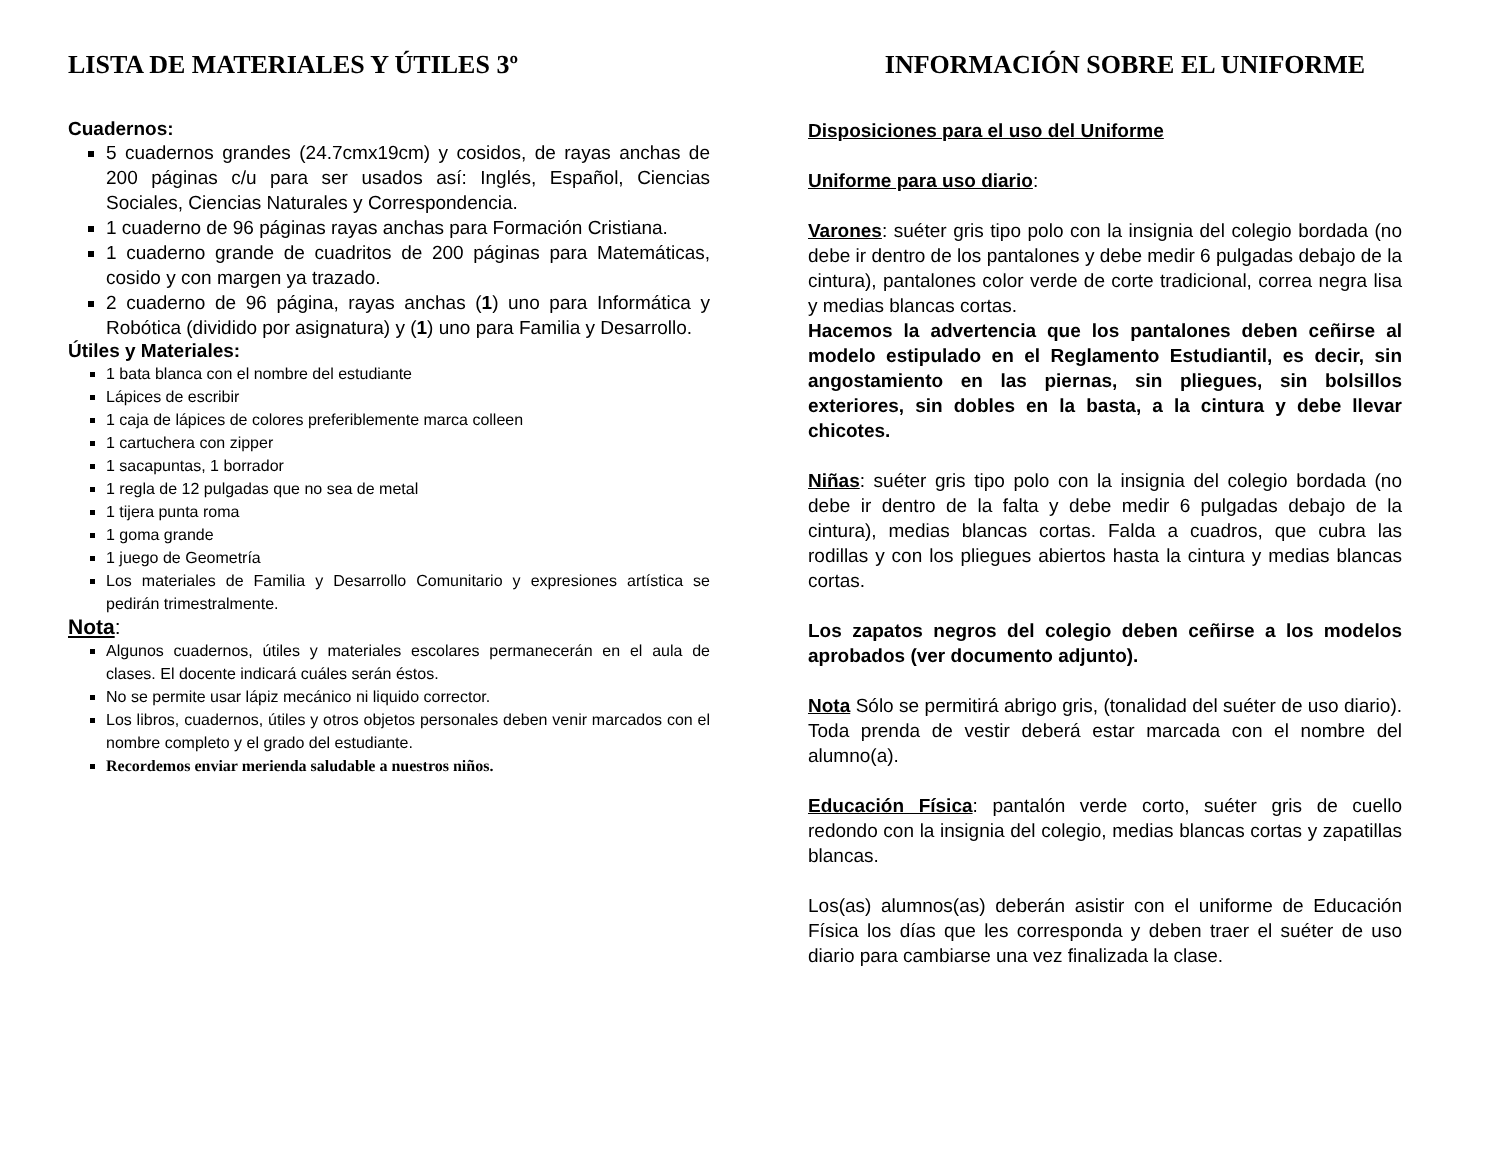LISTA DE MATERIALES Y ÚTILES 3º
Cuadernos:
5 cuadernos grandes (24.7cmx19cm) y cosidos, de rayas anchas de 200 páginas c/u para ser usados así: Inglés, Español, Ciencias Sociales, Ciencias Naturales y Correspondencia.
1 cuaderno de 96 páginas rayas anchas para Formación Cristiana.
1 cuaderno grande de cuadritos de 200 páginas para Matemáticas, cosido y con margen ya trazado.
2 cuaderno de 96 página, rayas anchas (1) uno para Informática y Robótica (dividido por asignatura) y (1) uno para Familia y Desarrollo.
Útiles y Materiales:
1 bata blanca con el nombre del estudiante
Lápices de escribir
1 caja de lápices de colores preferiblemente marca colleen
1 cartuchera con zipper
1 sacapuntas, 1 borrador
1 regla de 12 pulgadas que no sea de metal
1 tijera punta roma
1 goma grande
1 juego de Geometría
Los materiales de Familia y Desarrollo Comunitario y expresiones artística se pedirán trimestralmente.
Nota:
Algunos cuadernos, útiles y materiales escolares permanecerán en el aula de clases. El docente indicará cuáles serán éstos.
No se permite usar lápiz mecánico ni liquido corrector.
Los libros, cuadernos, útiles y otros objetos personales deben venir marcados con el nombre completo y el grado del estudiante.
Recordemos enviar merienda saludable a nuestros niños.
INFORMACIÓN SOBRE EL UNIFORME
Disposiciones para el uso del Uniforme
Uniforme para uso diario:
Varones: suéter gris tipo polo con la insignia del colegio bordada (no debe ir dentro de los pantalones y debe medir 6 pulgadas debajo de la cintura), pantalones color verde de corte tradicional, correa negra lisa y medias blancas cortas.
Hacemos la advertencia que los pantalones deben ceñirse al modelo estipulado en el Reglamento Estudiantil, es decir, sin angostamiento en las piernas, sin pliegues, sin bolsillos exteriores, sin dobles en la basta, a la cintura y debe llevar chicotes.
Niñas: suéter gris tipo polo con la insignia del colegio bordada (no debe ir dentro de la falta y debe medir 6 pulgadas debajo de la cintura), medias blancas cortas. Falda a cuadros, que cubra las rodillas y con los pliegues abiertos hasta la cintura y medias blancas cortas.
Los zapatos negros del colegio deben ceñirse a los modelos aprobados (ver documento adjunto).
Nota Sólo se permitirá abrigo gris, (tonalidad del suéter de uso diario). Toda prenda de vestir deberá estar marcada con el nombre del alumno(a).
Educación Física: pantalón verde corto, suéter gris de cuello redondo con la insignia del colegio, medias blancas cortas y zapatillas blancas.
Los(as) alumnos(as) deberán asistir con el uniforme de Educación Física los días que les corresponda y deben traer el suéter de uso diario para cambiarse una vez finalizada la clase.